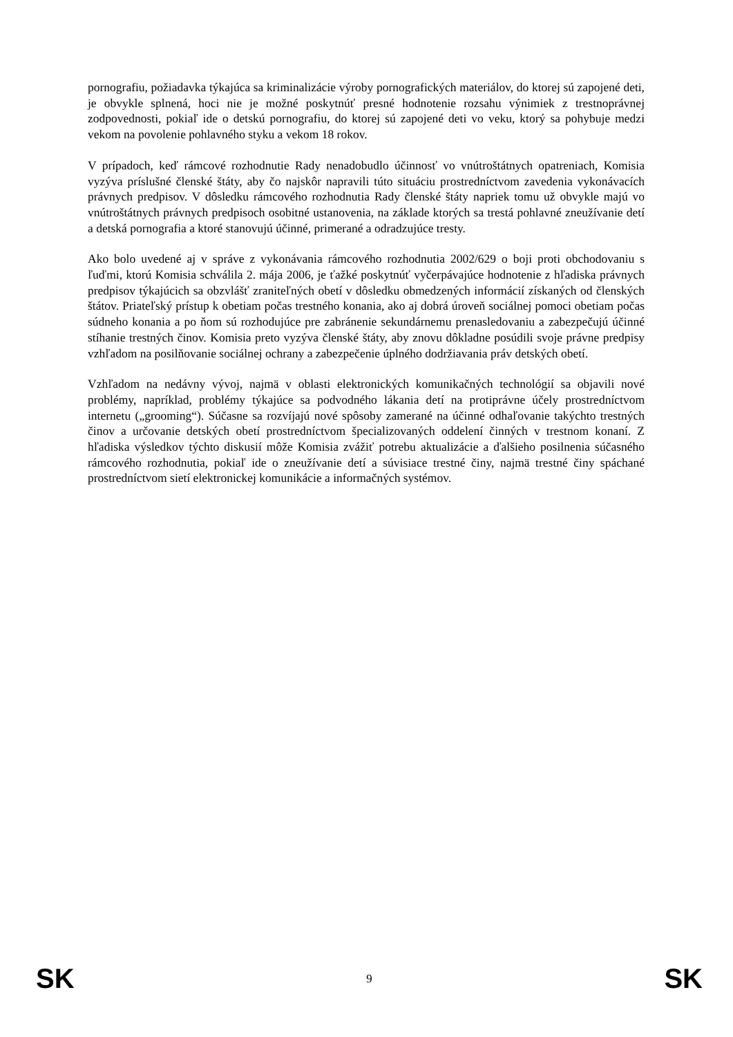pornografiu, požiadavka týkajúca sa kriminalizácie výroby pornografických materiálov, do ktorej sú zapojené deti, je obvykle splnená, hoci nie je možné poskytnúť presné hodnotenie rozsahu výnimiek z trestnoprávnej zodpovednosti, pokiaľ ide o detskú pornografiu, do ktorej sú zapojené deti vo veku, ktorý sa pohybuje medzi vekom na povolenie pohlavného styku a vekom 18 rokov.
V prípadoch, keď rámcové rozhodnutie Rady nenadobudlo účinnosť vo vnútroštátnych opatreniach, Komisia vyzýva príslušné členské štáty, aby čo najskôr napravili túto situáciu prostredníctvom zavedenia vykonávacích právnych predpisov. V dôsledku rámcového rozhodnutia Rady členské štáty napriek tomu už obvykle majú vo vnútroštátnych právnych predpisoch osobitné ustanovenia, na základe ktorých sa trestá pohlavné zneužívanie detí a detská pornografia a ktoré stanovujú účinné, primerané a odradzujúce tresty.
Ako bolo uvedené aj v správe z vykonávania rámcového rozhodnutia 2002/629 o boji proti obchodovaniu s ľuďmi, ktorú Komisia schválila 2. mája 2006, je ťažké poskytnúť vyčerpávajúce hodnotenie z hľadiska právnych predpisov týkajúcich sa obzvlášť zraniteľných obetí v dôsledku obmedzených informácií získaných od členských štátov. Priateľský prístup k obetiam počas trestného konania, ako aj dobrá úroveň sociálnej pomoci obetiam počas súdneho konania a po ňom sú rozhodujúce pre zabránenie sekundárnemu prenasledovaniu a zabezpečujú účinné stíhanie trestných činov. Komisia preto vyzýva členské štáty, aby znovu dôkladne posúdili svoje právne predpisy vzhľadom na posilňovanie sociálnej ochrany a zabezpečenie úplného dodržiavania práv detských obetí.
Vzhľadom na nedávny vývoj, najmä v oblasti elektronických komunikačných technológií sa objavili nové problémy, napríklad, problémy týkajúce sa podvodného lákania detí na protiprávne účely prostredníctvom internetu („grooming“). Súčasne sa rozvíjajú nové spôsoby zamerané na účinné odhaľovanie takýchto trestných činov a určovanie detských obetí prostredníctvom špecializovaných oddelení činných v trestnom konaní. Z hľadiska výsledkov týchto diskusií môže Komisia zvážiť potrebu aktualizácie a ďalšieho posilnenia súčasného rámcového rozhodnutia, pokiaľ ide o zneužívanie detí a súvisiace trestné činy, najmä trestné činy spáchané prostredníctvom sietí elektronickej komunikácie a informačných systémov.
SK 9 SK